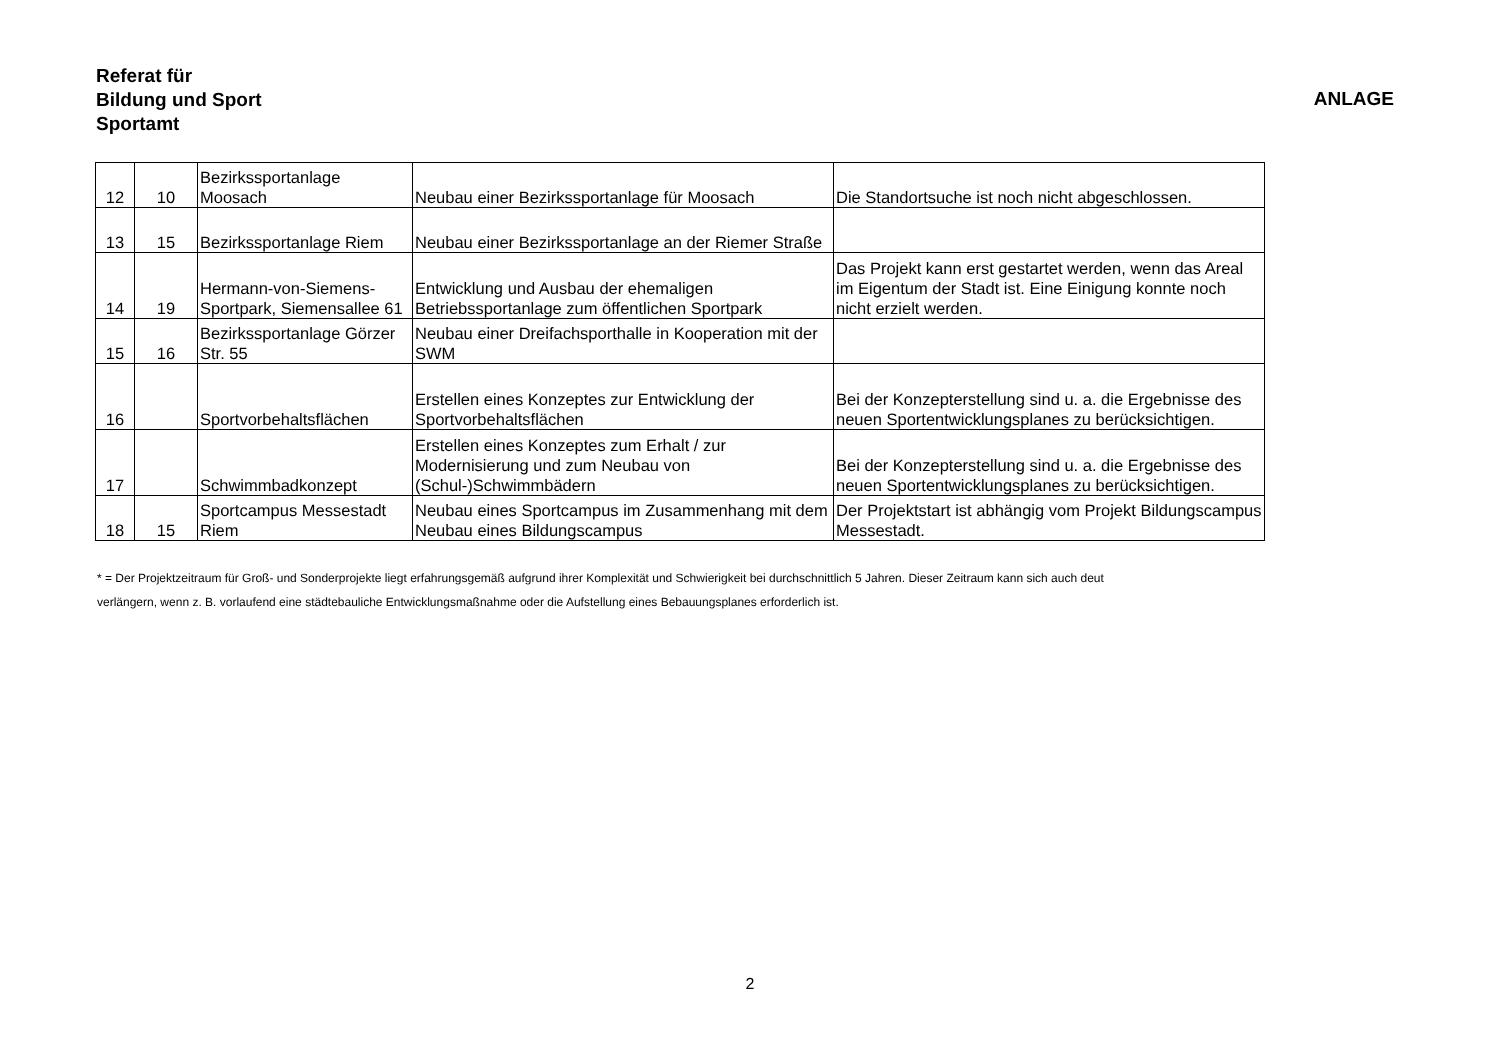Referat für
Bildung und Sport
Sportamt
ANLAGE
| 12 | 10 | Bezirkssportanlage Moosach | Neubau einer Bezirkssportanlage für Moosach | Die Standortsuche ist noch nicht abgeschlossen. |
| 13 | 15 | Bezirkssportanlage Riem | Neubau einer Bezirkssportanlage an der Riemer Straße | |
| 14 | 19 | Hermann-von-Siemens-Sportpark, Siemensallee 61 | Entwicklung und Ausbau der ehemaligen Betriebssportanlage zum öffentlichen Sportpark | Das Projekt kann erst gestartet werden, wenn das Areal im Eigentum der Stadt ist. Eine Einigung konnte noch nicht erzielt werden. |
| 15 | 16 | Bezirkssportanlage Görzer Str. 55 | Neubau einer Dreifachsporthalle in Kooperation mit der SWM | |
| 16 | | Sportvorbehaltsflächen | Erstellen eines Konzeptes zur Entwicklung der Sportvorbehaltsflächen | Bei der Konzepterstellung sind u. a. die Ergebnisse des neuen Sportentwicklungsplanes zu berücksichtigen. |
| 17 | | Schwimmbadkonzept | Erstellen eines Konzeptes zum Erhalt / zur Modernisierung und zum Neubau von (Schul-)Schwimmbädern | Bei der Konzepterstellung sind u. a. die Ergebnisse des neuen Sportentwicklungsplanes zu berücksichtigen. |
| 18 | 15 | Sportcampus Messestadt Riem | Neubau eines Sportcampus im Zusammenhang mit dem Neubau eines Bildungscampus | Der Projektstart ist abhängig vom Projekt Bildungscampus Messestadt. |
* = Der Projektzeitraum für Groß- und Sonderprojekte liegt erfahrungsgemäß aufgrund ihrer Komplexität und Schwierigkeit bei durchschnittlich 5 Jahren. Dieser Zeitraum kann sich auch deut
verlängern, wenn z. B. vorlaufend eine städtebauliche Entwicklungsmaßnahme oder die Aufstellung eines Bebauungsplanes erforderlich ist.
2